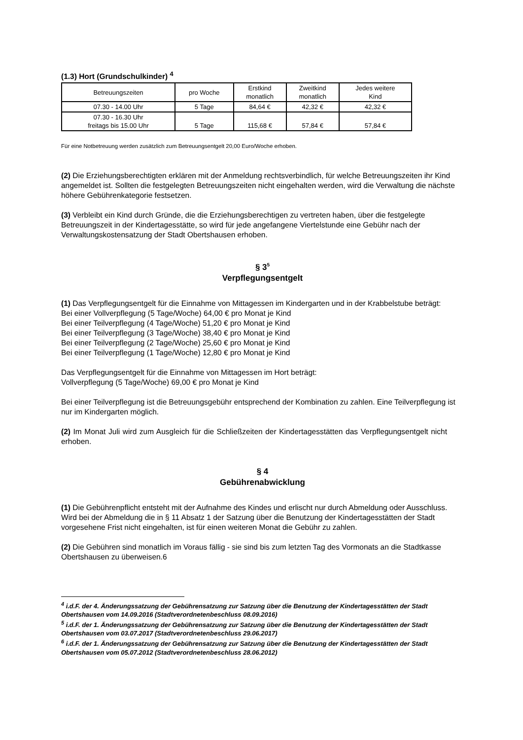(1.3) Hort (Grundschulkinder) <sup>4</sup>
| Betreuungszeiten | pro Woche | Erstkind monatlich | Zweitkind monatlich | Jedes weitere Kind |
| --- | --- | --- | --- | --- |
| 07.30 - 14.00 Uhr | 5 Tage | 84,64 € | 42,32 € | 42,32 € |
| 07.30 - 16.30 Uhr freitags bis 15.00 Uhr | 5 Tage | 115,68 € | 57,84 € | 57,84 € |
Für eine Notbetreuung werden zusätzlich zum Betreuungsentgelt 20,00 Euro/Woche erhoben.
(2) Die Erziehungsberechtigten erklären mit der Anmeldung rechtsverbindlich, für welche Betreuungszeiten ihr Kind angemeldet ist. Sollten die festgelegten Betreuungszeiten nicht eingehalten werden, wird die Verwaltung die nächste höhere Gebührenkategorie festsetzen.
(3) Verbleibt ein Kind durch Gründe, die die Erziehungsberechtigen zu vertreten haben, über die festgelegte Betreuungszeit in der Kindertagesstätte, so wird für jede angefangene Viertelstunde eine Gebühr nach der Verwaltungskostensatzung der Stadt Obertshausen erhoben.
§ 3<sup>5</sup>
Verpflegungsentgelt
(1) Das Verpflegungsentgelt für die Einnahme von Mittagessen im Kindergarten und in der Krabbelstube beträgt:
Bei einer Vollverpflegung (5 Tage/Woche) 64,00 € pro Monat je Kind
Bei einer Teilverpflegung (4 Tage/Woche) 51,20 € pro Monat je Kind
Bei einer Teilverpflegung (3 Tage/Woche) 38,40 € pro Monat je Kind
Bei einer Teilverpflegung (2 Tage/Woche) 25,60 € pro Monat je Kind
Bei einer Teilverpflegung (1 Tage/Woche) 12,80 € pro Monat je Kind
Das Verpflegungsentgelt für die Einnahme von Mittagessen im Hort beträgt:
Vollverpflegung (5 Tage/Woche) 69,00 € pro Monat je Kind
Bei einer Teilverpflegung ist die Betreuungsgebühr entsprechend der Kombination zu zahlen. Eine Teilverpflegung ist nur im Kindergarten möglich.
(2) Im Monat Juli wird zum Ausgleich für die Schließzeiten der Kindertagesstätten das Verpflegungsentgelt nicht erhoben.
§ 4
Gebührenabwicklung
(1) Die Gebührenpflicht entsteht mit der Aufnahme des Kindes und erlischt nur durch Abmeldung oder Ausschluss. Wird bei der Abmeldung die in § 11 Absatz 1 der Satzung über die Benutzung der Kindertagesstätten der Stadt vorgesehene Frist nicht eingehalten, ist für einen weiteren Monat die Gebühr zu zahlen.
(2) Die Gebühren sind monatlich im Voraus fällig - sie sind bis zum letzten Tag des Vormonats an die Stadtkasse Obertshausen zu überweisen.6
<sup>4</sup> i.d.F. der 4. Änderungssatzung der Gebührensatzung zur Satzung über die Benutzung der Kindertagesstätten der Stadt Obertshausen vom 14.09.2016 (Stadtverordnetenbeschluss 08.09.2016)
<sup>5</sup> i.d.F. der 1. Änderungssatzung der Gebührensatzung zur Satzung über die Benutzung der Kindertagesstätten der Stadt Obertshausen vom 03.07.2017 (Stadtverordnetenbeschluss 29.06.2017)
<sup>6</sup> i.d.F. der 1. Änderungssatzung der Gebührensatzung zur Satzung über die Benutzung der Kindertagesstätten der Stadt Obertshausen vom 05.07.2012 (Stadtverordnetenbeschluss 28.06.2012)